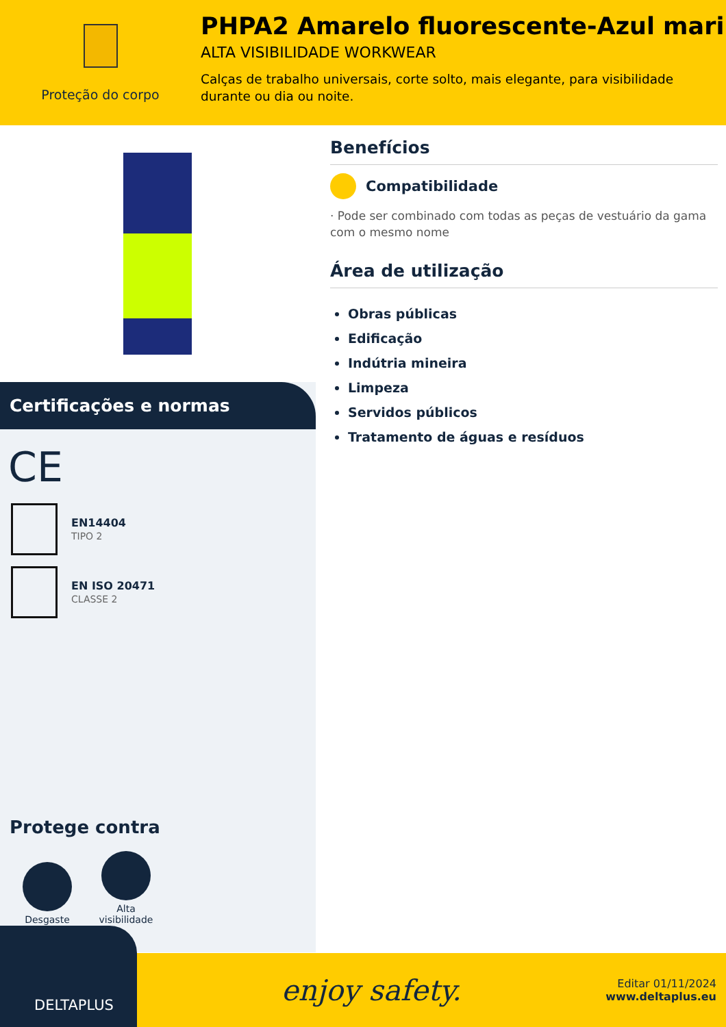Proteção do corpo
PHPA2 Amarelo fluorescente-Azul mari
ALTA VISIBILIDADE WORKWEAR
Calças de trabalho universais, corte solto, mais elegante, para visibilidade durante ou dia ou noite.
Certificações e normas
CE
EN14404
TIPO 2
EN ISO 20471
CLASSE 2
Protege contra
Desgaste
Alta visibilidade
Benefícios
Compatibilidade
· Pode ser combinado com todas as peças de vestuário da gama com o mesmo nome
Área de utilização
Obras públicas
Edificação
Indútria mineira
Limpeza
Servidos públicos
Tratamento de águas e resíduos
DELTAPLUS
enjoy safety.
Editar 01/11/2024
www.deltaplus.eu